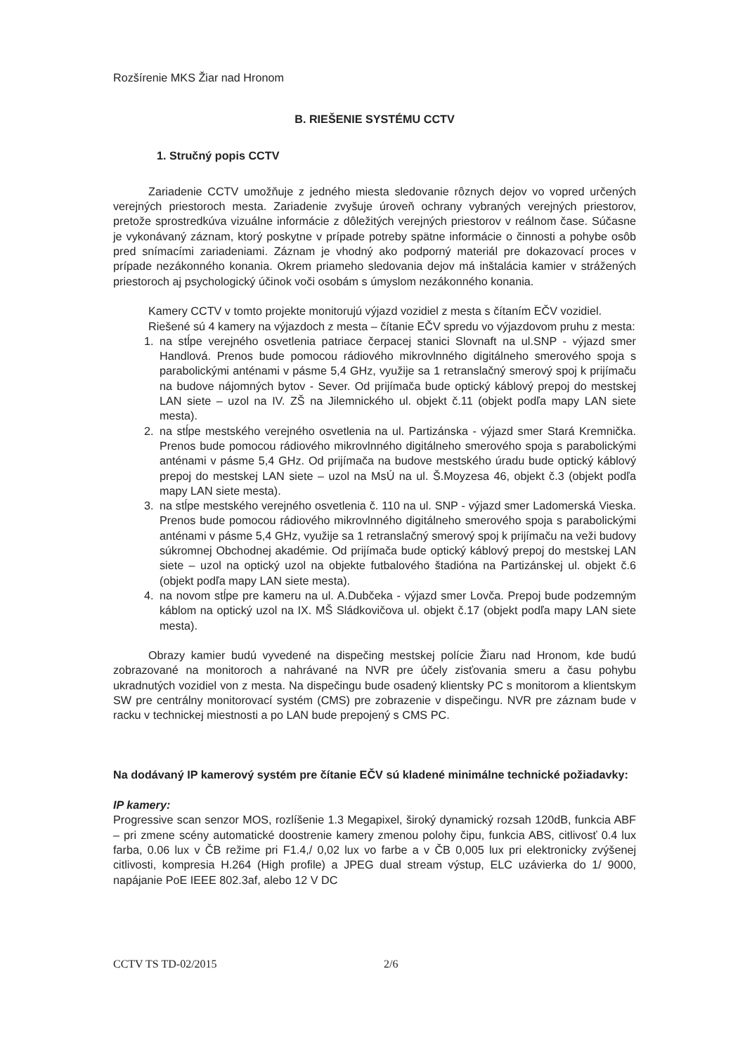Rozšírenie MKS Žiar nad Hronom
B. RIEŠENIE SYSTÉMU CCTV
1. Stručný popis CCTV
Zariadenie CCTV umožňuje z jedného miesta sledovanie rôznych dejov vo vopred určených verejných priestoroch mesta. Zariadenie zvyšuje úroveň ochrany vybraných verejných priestorov, pretože sprostredkúva vizuálne informácie z dôležitých verejných priestorov v reálnom čase. Súčasne je vykonávaný záznam, ktorý poskytne v prípade potreby spätne informácie o činnosti a pohybe osôb pred snímacími zariadeniami. Záznam je vhodný ako podporný materiál pre dokazovací proces v prípade nezákonného konania. Okrem priameho sledovania dejov má inštalácia kamier v strážených priestoroch aj psychologický účinok voči osobám s úmyslom nezákonného konania.
Kamery CCTV v tomto projekte monitorujú výjazd vozidiel z mesta s čítaním EČV vozidiel.
Riešené sú 4 kamery na výjazdoch z mesta – čítanie EČV spredu vo výjazdovom pruhu z mesta:
1. na stĺpe verejného osvetlenia patriace čerpacej stanici Slovnaft na ul.SNP - výjazd smer Handlová. Prenos bude pomocou rádiového mikrovlnného digitálneho smerového spoja s parabolickými anténami v pásme 5,4 GHz, využije sa 1 retranslačný smerový spoj k prijímaču na budove nájomných bytov - Sever. Od prijímača bude optický káblový prepoj do mestskej LAN siete – uzol na IV. ZŠ na Jilemnického ul. objekt č.11 (objekt podľa mapy LAN siete mesta).
2. na stĺpe mestského verejného osvetlenia na ul. Partizánska - výjazd smer Stará Kremnička. Prenos bude pomocou rádiového mikrovlnného digitálneho smerového spoja s parabolickými anténami v pásme 5,4 GHz. Od prijímača na budove mestského úradu bude optický káblový prepoj do mestskej LAN siete – uzol na MsÚ na ul. Š.Moyzesa 46, objekt č.3 (objekt podľa mapy LAN siete mesta).
3. na stĺpe mestského verejného osvetlenia č. 110 na ul. SNP - výjazd smer Ladomerská Vieska. Prenos bude pomocou rádiového mikrovlnného digitálneho smerového spoja s parabolickými anténami v pásme 5,4 GHz, využije sa 1 retranslačný smerový spoj k prijímaču na veži budovy súkromnej Obchodnej akadémie. Od prijímača bude optický káblový prepoj do mestskej LAN siete – uzol na optický uzol na objekte futbalového štadióna na Partizánskej ul. objekt č.6 (objekt podľa mapy LAN siete mesta).
4. na novom stĺpe pre kameru na ul. A.Dubčeka - výjazd smer Lovča. Prepoj bude podzemným káblom na optický uzol na IX. MŠ Sládkovičova ul. objekt č.17 (objekt podľa mapy LAN siete mesta).
Obrazy kamier budú vyvedené na dispečing mestskej polície Žiaru nad Hronom, kde budú zobrazované na monitoroch a nahrávané na NVR pre účely zisťovania smeru a času pohybu ukradnutých vozidiel von z mesta. Na dispečingu bude osadený klientsky PC s monitorom a klientskym SW pre centrálny monitorovací systém (CMS) pre zobrazenie v dispečingu. NVR pre záznam bude v racku v technickej miestnosti a po LAN bude prepojený s CMS PC.
Na dodávaný IP kamerový systém pre čítanie EČV sú kladené minimálne technické požiadavky:
IP kamery:
Progressive scan senzor MOS, rozlíšenie 1.3 Megapixel, široký dynamický rozsah 120dB, funkcia ABF – pri zmene scény automatické doostrenie kamery zmenou polohy čipu, funkcia ABS, citlivosť 0.4 lux farba, 0.06 lux v ČB režime pri F1.4,/ 0,02 lux vo farbe a v ČB 0,005 lux pri elektronicky zvýšenej citlivosti, kompresia H.264 (High profile) a JPEG dual stream výstup, ELC uzávierka do 1/ 9000, napájanie PoE IEEE 802.3af, alebo 12 V DC
CCTV TS TD-02/2015 2/6